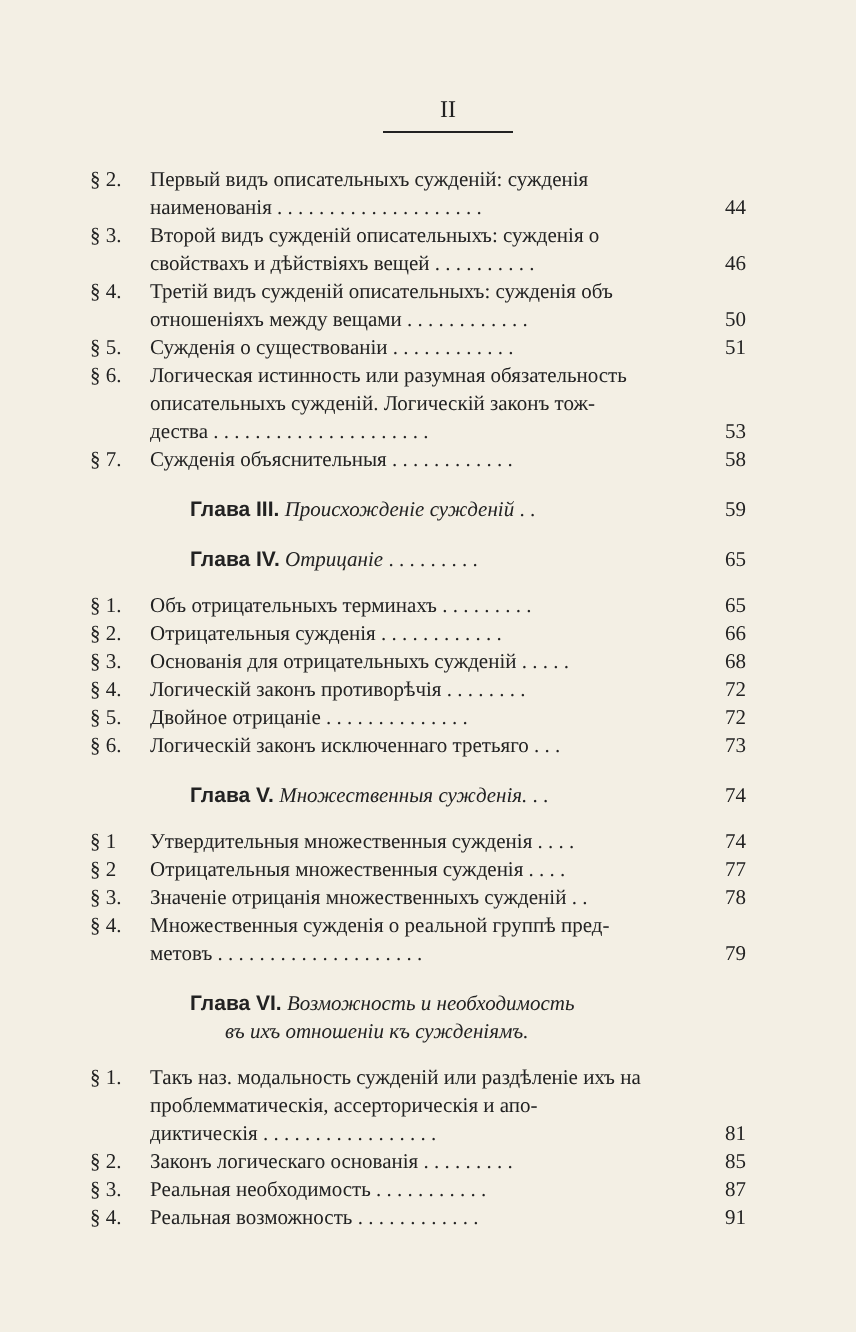II
§ 2. Первый видъ описательныхъ сужденій: сужденія
наименованія . . . . . . . . . . . . . . . . . . . . 44
§ 3. Второй видъ сужденій описательныхъ: сужденія о
свойствахъ и дѣйствіяхъ вещей . . . . . . . . . . 46
§ 4. Третій видъ сужденій описательныхъ: сужденія объ
отношеніяхъ между вещами . . . . . . . . . . . . 50
§ 5. Сужденія о существованіи . . . . . . . . . . . . 51
§ 6. Логическая истинность или разумная обязательность описательныхъ сужденій. Логическій законъ тож-
дества . . . . . . . . . . . . . . . . . . . . . 53
§ 7. Сужденія объяснительныя . . . . . . . . . . . . 58
Глава III. Происхожденіе сужденій . . 59
Глава IV. Отрицаніе . . . . . . . . . 65
§ 1. Объ отрицательныхъ терминахъ . . . . . . . . . 65
§ 2. Отрицательныя сужденія . . . . . . . . . . . . 66
§ 3. Основанія для отрицательныхъ сужденій . . . . . 68
§ 4. Логическій законъ противорѣчія . . . . . . . . 72
§ 5. Двойное отрицаніе . . . . . . . . . . . . . . 72
§ 6. Логическій законъ исключеннаго третьяго . . . 73
Глава V. Множественныя сужденія. . . 74
§ 1 Утвердительныя множественныя сужденія . . . . 74
§ 2 Отрицательныя множественныя сужденія . . . . 77
§ 3. Значеніе отрицанія множественныхъ сужденій . . 78
§ 4. Множественныя сужденія о реальной группѣ пред-
метовъ . . . . . . . . . . . . . . . . . . . . 79
Глава VI. Возможность и необходимость
въ ихъ отношеніи къ сужденіямъ.
§ 1. Такъ наз. модальность сужденій или раздѣленіе ихъ на проблемматическія, ассерторическія и апо-
диктическія . . . . . . . . . . . . . . . . . 81
§ 2. Законъ логическаго основанія . . . . . . . . . 85
§ 3. Реальная необходимость . . . . . . . . . . . 87
§ 4. Реальная возможность . . . . . . . . . . . . 91